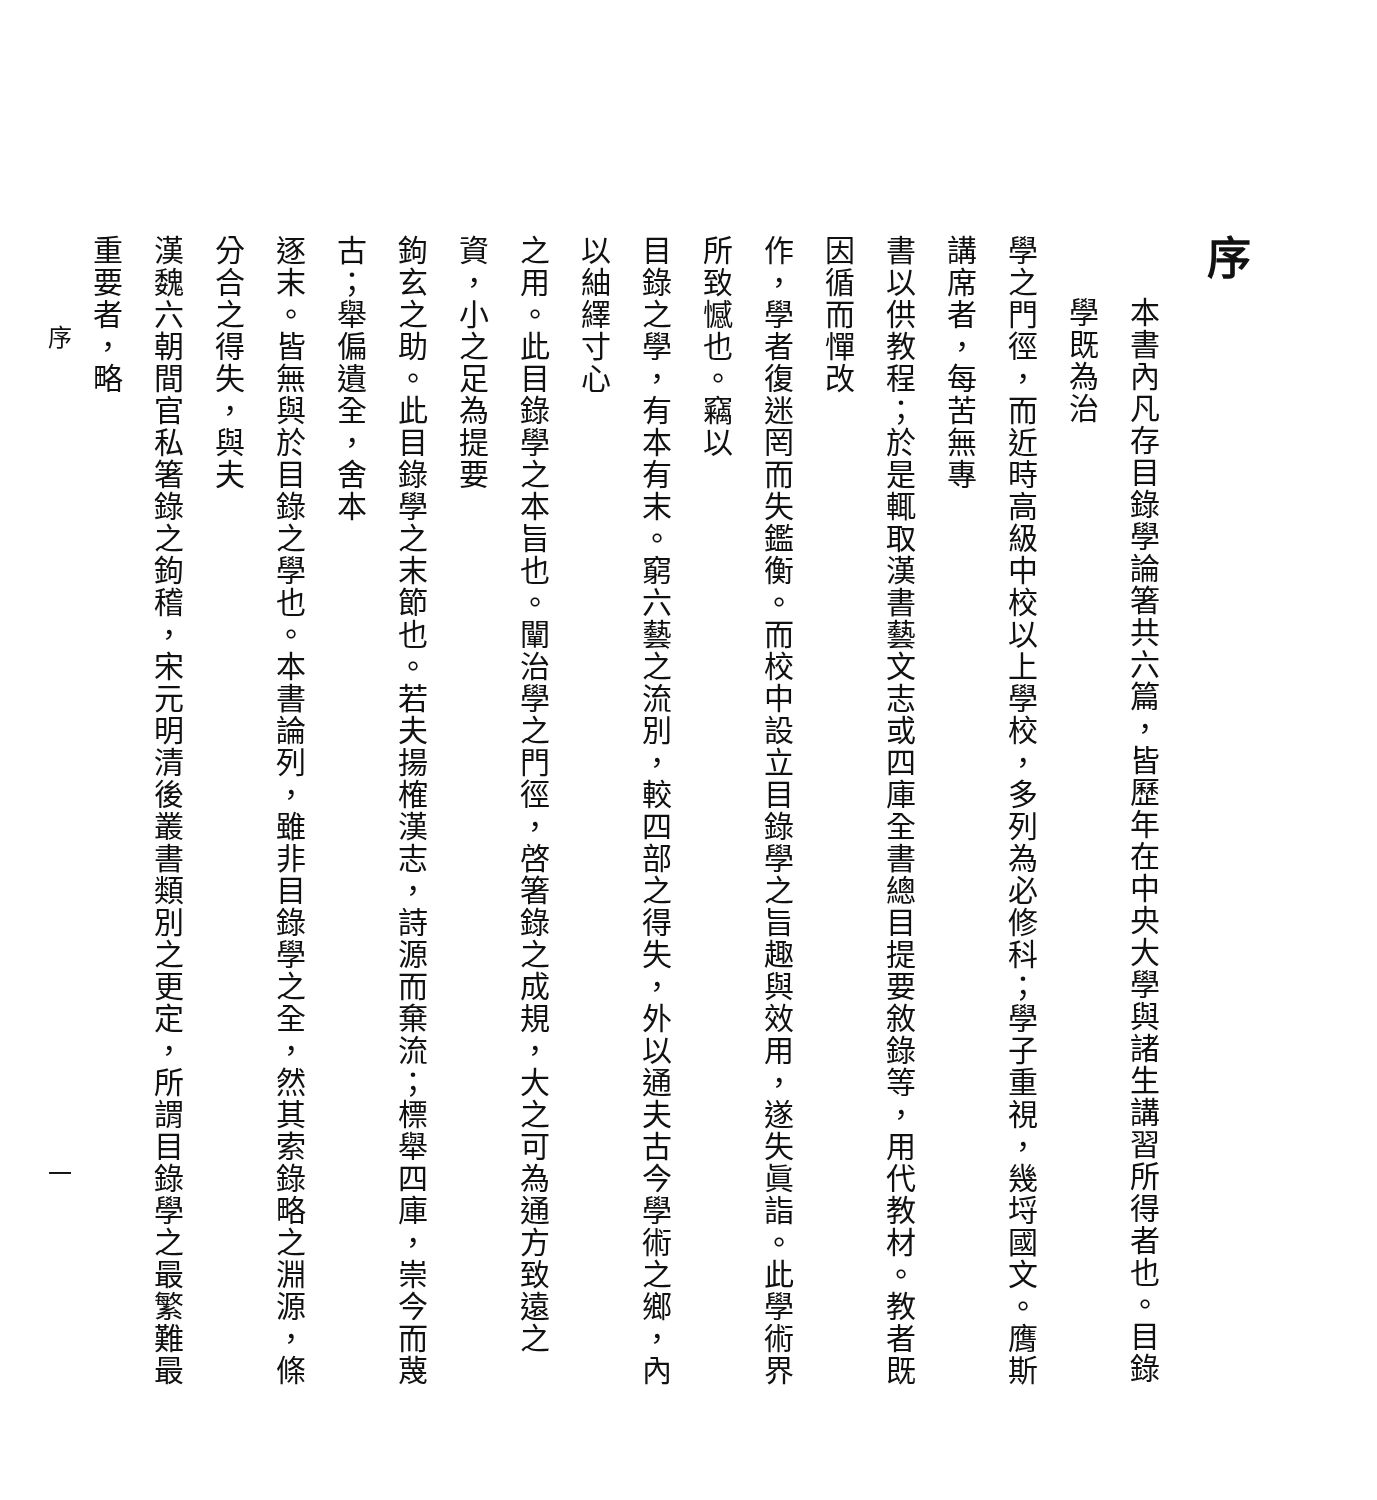序
本書內凡存目錄學論箸共六篇，皆歷年在中央大學與諸生講習所得者也。目錄學既為治
學之門徑，而近時高級中校以上學校，多列為必修科；學子重視，幾埒國文。膺斯講席者，每苦無專
書以供教程；於是輒取漢書藝文志或四庫全書總目提要敘錄等，用代教材。教者既因循而憚改
作，學者復迷罔而失鑑衡。而校中設立目錄學之旨趣與效用，遂失眞詣。此學術界所致憾也。竊以
目錄之學，有本有末。窮六藝之流別，較四部之得失，外以通夫古今學術之鄉，內以紬繹寸心
之用。此目錄學之本旨也。闡治學之門徑，啓箸錄之成規，大之可為通方致遠之資，小之足為提要
鉤玄之助。此目錄學之末節也。若夫揚榷漢志，詩源而棄流；標舉四庫，崇今而蔑古；舉偏遺全，舍本
逐末。皆無與於目錄之學也。本書論列，雖非目錄學之全，然其索錄略之淵源，條分合之得失，與夫
漢魏六朝間官私箸錄之鉤稽，宋元明清後叢書類別之更定，所謂目錄學之最繁難最重要者，略
序 一